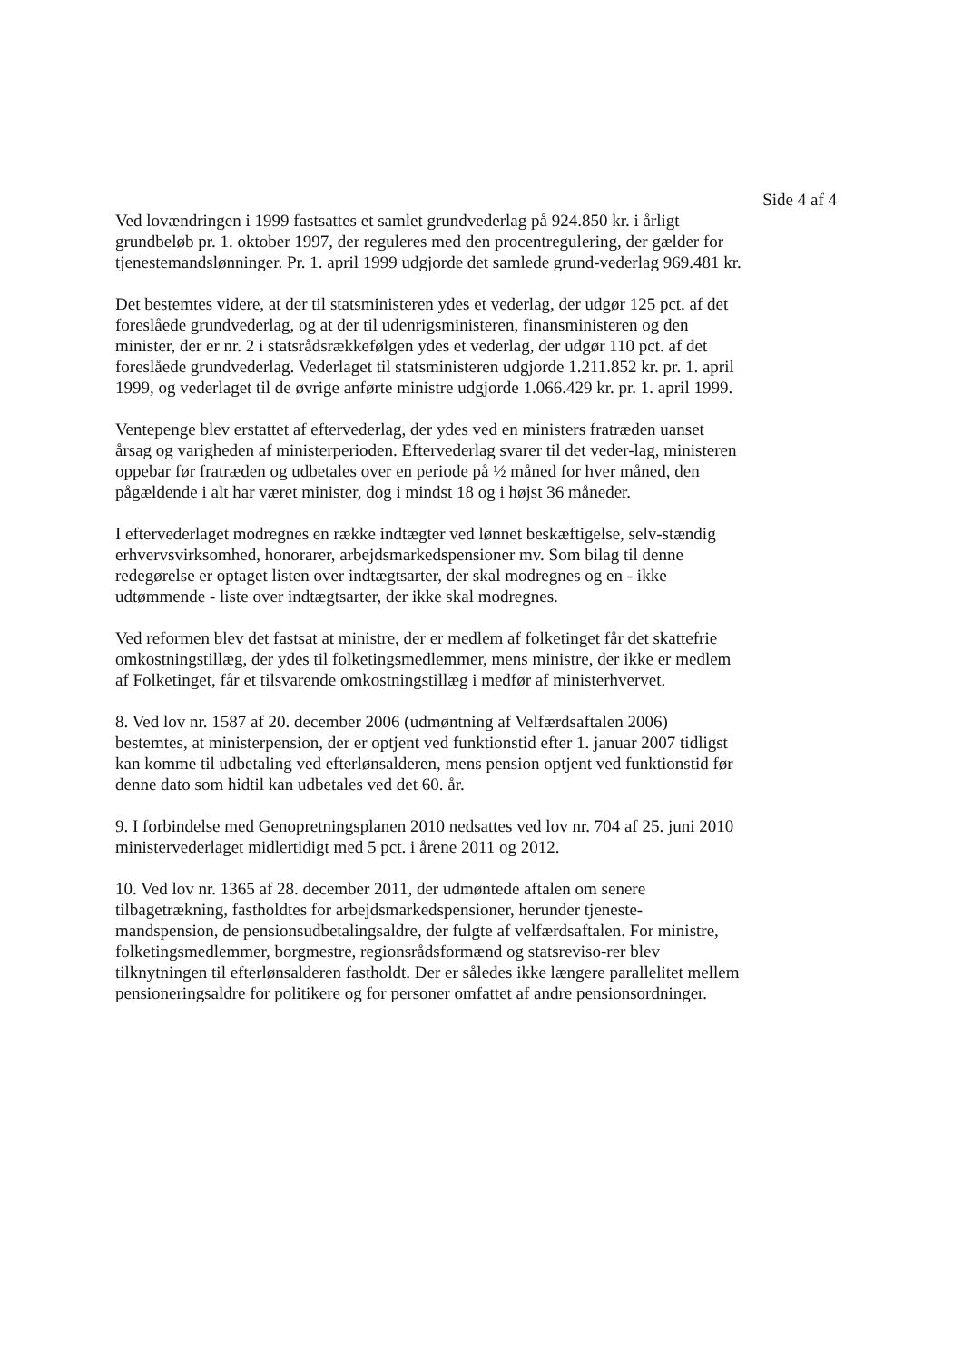Side 4 af 4
Ved lovændringen i 1999 fastsattes et samlet grundvederlag på 924.850 kr. i årligt grundbeløb pr. 1. oktober 1997, der reguleres med den procentregulering, der gælder for tjenestemandslønninger. Pr. 1. april 1999 udgjorde det samlede grund-vederlag 969.481 kr.
Det bestemtes videre, at der til statsministeren ydes et vederlag, der udgør 125 pct. af det foreslåede grundvederlag, og at der til udenrigsministeren, finansministeren og den minister, der er nr. 2 i statsrådsrækkefølgen ydes et vederlag, der udgør 110 pct. af det foreslåede grundvederlag. Vederlaget til statsministeren udgjorde 1.211.852 kr. pr. 1. april 1999, og vederlaget til de øvrige anførte ministre udgjorde 1.066.429 kr. pr. 1. april 1999.
Ventepenge blev erstattet af eftervederlag, der ydes ved en ministers fratræden uanset årsag og varigheden af ministerperioden. Eftervederlag svarer til det veder-lag, ministeren oppebar før fratræden og udbetales over en periode på ½ måned for hver måned, den pågældende i alt har været minister, dog i mindst 18 og i højst 36 måneder.
I eftervederlaget modregnes en række indtægter ved lønnet beskæftigelse, selv-stændig erhvervsvirksomhed, honorarer, arbejdsmarkedspensioner mv. Som bilag til denne redegørelse er optaget listen over indtægtsarter, der skal modregnes og en - ikke udtømmende - liste over indtægtsarter, der ikke skal modregnes.
Ved reformen blev det fastsat at ministre, der er medlem af folketinget får det skattefrie omkostningstillæg, der ydes til folketingsmedlemmer, mens ministre, der ikke er medlem af Folketinget, får et tilsvarende omkostningstillæg i medfør af ministerhvervet.
8. Ved lov nr. 1587 af 20. december 2006 (udmøntning af Velfærdsaftalen 2006) bestemtes, at ministerpension, der er optjent ved funktionstid efter 1. januar 2007 tidligst kan komme til udbetaling ved efterlønsalderen, mens pension optjent ved funktionstid før denne dato som hidtil kan udbetales ved det 60. år.
9. I forbindelse med Genopretningsplanen 2010 nedsattes ved lov nr. 704 af 25. juni 2010 ministervederlaget midlertidigt med 5 pct. i årene 2011 og 2012.
10. Ved lov nr. 1365 af 28. december 2011, der udmøntede aftalen om senere tilbagetrækning, fastholdtes for arbejdsmarkedspensioner, herunder tjeneste-mandspension, de pensionsudbetalingsaldre, der fulgte af velfærdsaftalen. For ministre, folketingsmedlemmer, borgmestre, regionsrådsformænd og statsreviso-rer blev tilknytningen til efterlønsalderen fastholdt. Der er således ikke længere parallelitet mellem pensioneringsaldre for politikere og for personer omfattet af andre pensionsordninger.